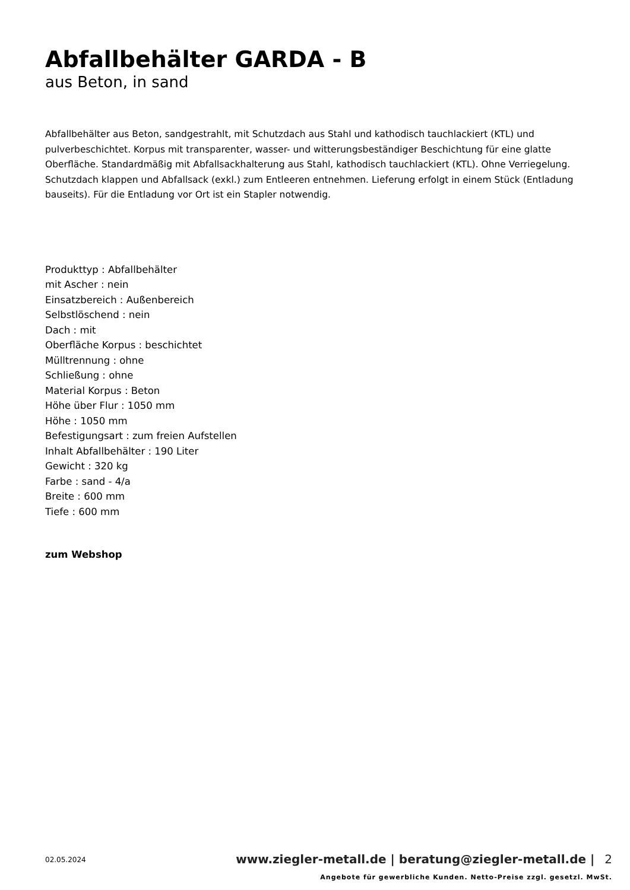Abfallbehälter GARDA - B
aus Beton, in sand
Abfallbehälter aus Beton, sandgestrahlt, mit Schutzdach aus Stahl und kathodisch tauchlackiert (KTL) und pulverbeschichtet. Korpus mit transparenter, wasser- und witterungsbeständiger Beschichtung für eine glatte Oberfläche. Standardmäßig mit Abfallsackhalterung aus Stahl, kathodisch tauchlackiert (KTL). Ohne Verriegelung. Schutzdach klappen und Abfallsack (exkl.) zum Entleeren entnehmen. Lieferung erfolgt in einem Stück (Entladung bauseits). Für die Entladung vor Ort ist ein Stapler notwendig.
Produkttyp : Abfallbehälter
mit Ascher : nein
Einsatzbereich : Außenbereich
Selbstlöschend : nein
Dach : mit
Oberfläche Korpus : beschichtet
Mülltrennung : ohne
Schließung : ohne
Material Korpus : Beton
Höhe über Flur : 1050 mm
Höhe : 1050 mm
Befestigungsart : zum freien Aufstellen
Inhalt Abfallbehälter : 190 Liter
Gewicht : 320 kg
Farbe : sand - 4/a
Breite : 600 mm
Tiefe : 600 mm
zum Webshop
02.05.2024
www.ziegler-metall.de | beratung@ziegler-metall.de | 2
Angebote für gewerbliche Kunden. Netto-Preise zzgl. gesetzl. MwSt.